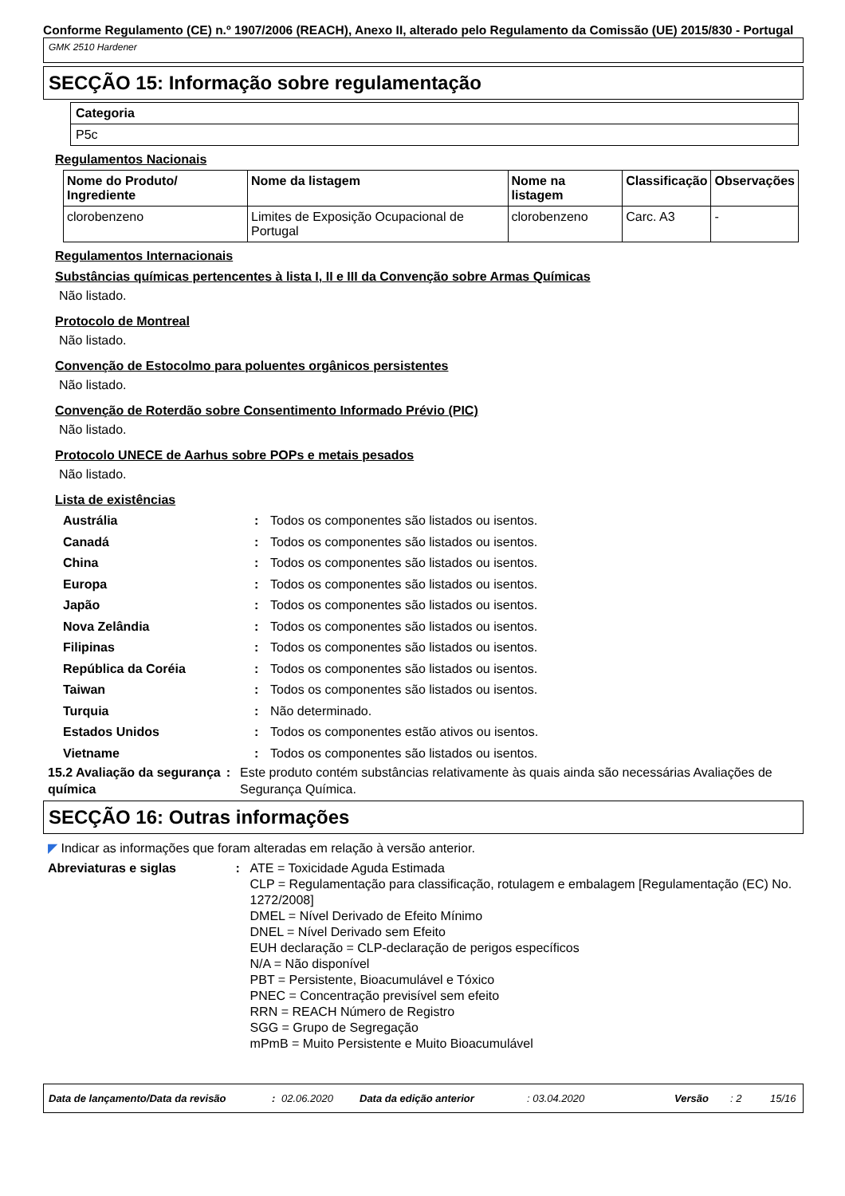Conforme Regulamento (CE) n.º 1907/2006 (REACH), Anexo II, alterado pelo Regulamento da Comissão (UE) 2015/830 - Portugal
GMK 2510 Hardener
SECÇÃO 15: Informação sobre regulamentação
| Categoria |
| P5c |
Regulamentos Nacionais
| Nome do Produto/ Ingrediente | Nome da listagem | Nome na listagem | Classificação | Observações |
| --- | --- | --- | --- | --- |
| clorobenzeno | Limites de Exposição Ocupacional de Portugal | clorobenzeno | Carc. A3 | - |
Regulamentos Internacionais
Substâncias químicas pertencentes à lista I, II e III da Convenção sobre Armas Químicas
Não listado.
Protocolo de Montreal
Não listado.
Convenção de Estocolmo para poluentes orgânicos persistentes
Não listado.
Convenção de Roterdão sobre Consentimento Informado Prévio (PIC)
Não listado.
Protocolo UNECE de Aarhus sobre POPs e metais pesados
Não listado.
Lista de existências
Austrália : Todos os componentes são listados ou isentos.
Canadá : Todos os componentes são listados ou isentos.
China : Todos os componentes são listados ou isentos.
Europa : Todos os componentes são listados ou isentos.
Japão : Todos os componentes são listados ou isentos.
Nova Zelândia : Todos os componentes são listados ou isentos.
Filipinas : Todos os componentes são listados ou isentos.
República da Coréia : Todos os componentes são listados ou isentos.
Taiwan : Todos os componentes são listados ou isentos.
Turquia : Não determinado.
Estados Unidos : Todos os componentes estão ativos ou isentos.
Vietname : Todos os componentes são listados ou isentos.
15.2 Avaliação da segurança química
: Este produto contém substâncias relativamente às quais ainda são necessárias Avaliações de Segurança Química.
SECÇÃO 16: Outras informações
◤ Indicar as informações que foram alteradas em relação à versão anterior.
Abreviaturas e siglas : ATE = Toxicidade Aguda Estimada
CLP = Regulamentação para classificação, rotulagem e embalagem [Regulamentação (EC) No. 1272/2008]
DMEL = Nível Derivado de Efeito Mínimo
DNEL = Nível Derivado sem Efeito
EUH declaração = CLP-declaração de perigos específicos
N/A = Não disponível
PBT = Persistente, Bioacumulável e Tóxico
PNEC = Concentração previsível sem efeito
RRN = REACH Número de Registro
SGG = Grupo de Segregação
mPmB = Muito Persistente e Muito Bioacumulável
Data de lançamento/Data da revisão : 02.06.2020 Data da edição anterior : 03.04.2020 Versão : 2 15/16